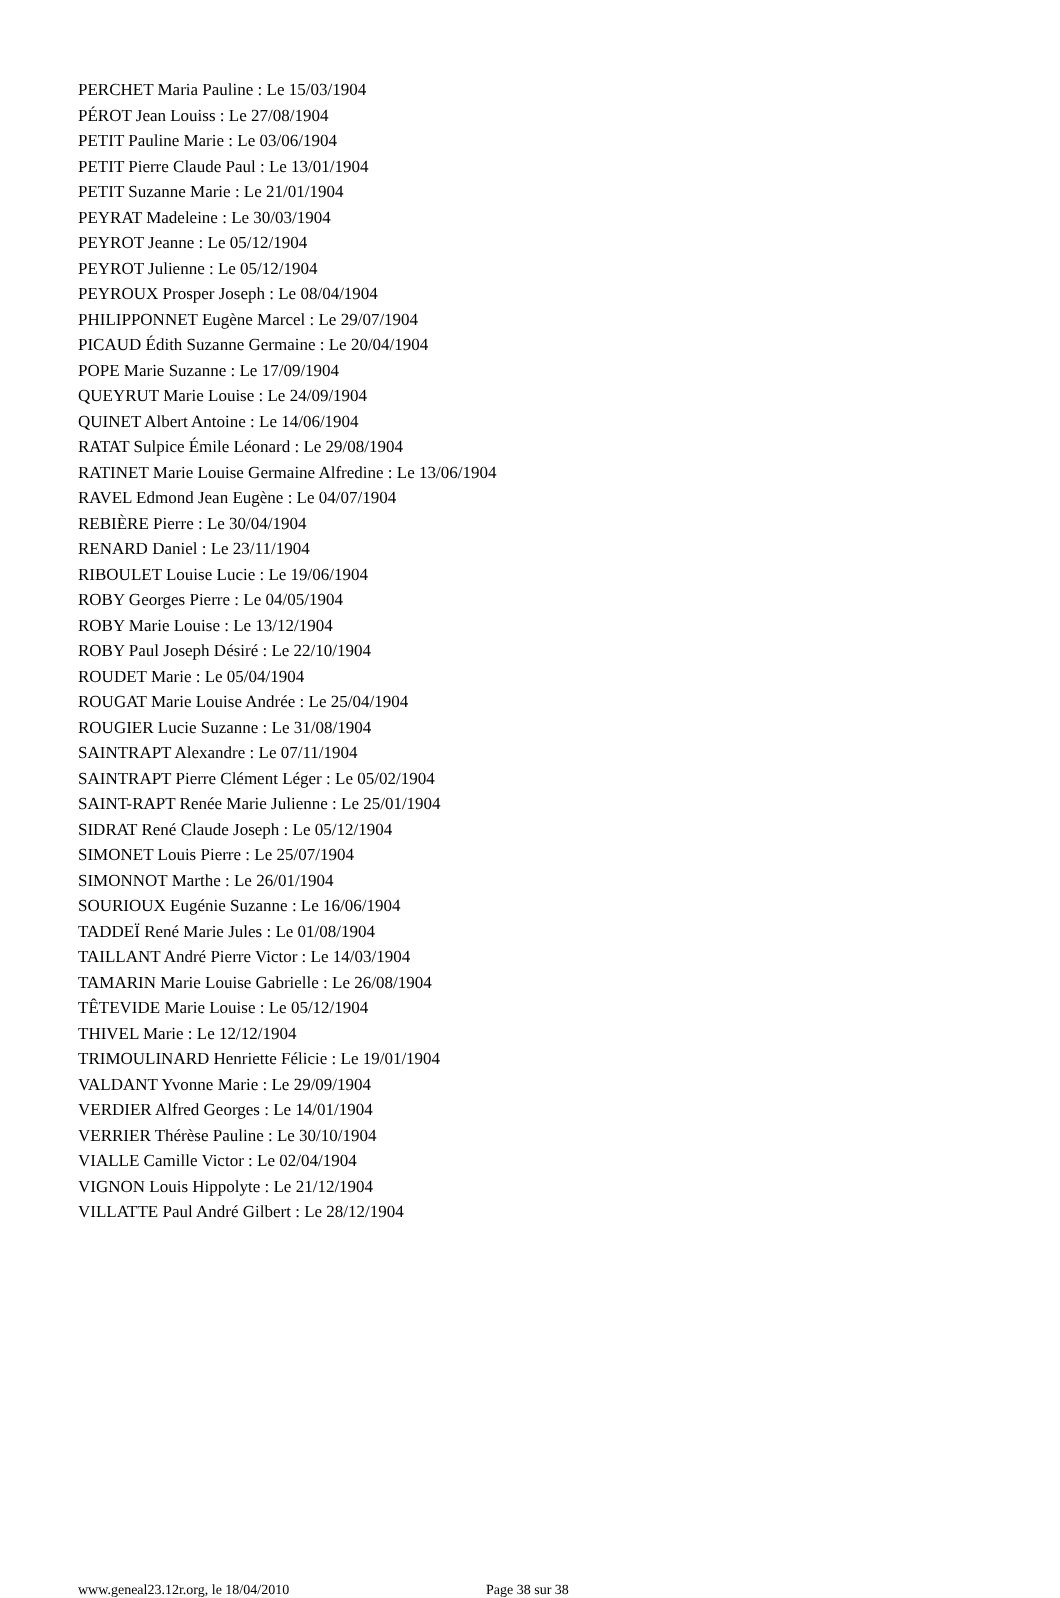PERCHET Maria Pauline : Le 15/03/1904
PÉROT Jean Louiss : Le 27/08/1904
PETIT Pauline Marie : Le 03/06/1904
PETIT Pierre Claude Paul : Le 13/01/1904
PETIT Suzanne Marie : Le 21/01/1904
PEYRAT Madeleine : Le 30/03/1904
PEYROT Jeanne : Le 05/12/1904
PEYROT Julienne : Le 05/12/1904
PEYROUX Prosper Joseph : Le 08/04/1904
PHILIPPONNET Eugène Marcel : Le 29/07/1904
PICAUD Édith Suzanne Germaine : Le 20/04/1904
POPE Marie Suzanne : Le 17/09/1904
QUEYRUT Marie Louise : Le 24/09/1904
QUINET Albert Antoine : Le 14/06/1904
RATAT Sulpice Émile Léonard : Le 29/08/1904
RATINET Marie Louise Germaine Alfredine : Le 13/06/1904
RAVEL Edmond Jean Eugène : Le 04/07/1904
REBIÈRE Pierre : Le 30/04/1904
RENARD Daniel : Le 23/11/1904
RIBOULET Louise Lucie : Le 19/06/1904
ROBY Georges Pierre : Le 04/05/1904
ROBY Marie Louise : Le 13/12/1904
ROBY Paul Joseph Désiré : Le 22/10/1904
ROUDET Marie : Le 05/04/1904
ROUGAT Marie Louise Andrée : Le 25/04/1904
ROUGIER Lucie Suzanne : Le 31/08/1904
SAINTRAPT Alexandre : Le 07/11/1904
SAINTRAPT Pierre Clément Léger : Le 05/02/1904
SAINT-RAPT Renée Marie Julienne : Le 25/01/1904
SIDRAT René Claude Joseph : Le 05/12/1904
SIMONET Louis Pierre : Le 25/07/1904
SIMONNOT Marthe : Le 26/01/1904
SOURIOUX Eugénie Suzanne : Le 16/06/1904
TADDEÏ René Marie Jules : Le 01/08/1904
TAILLANT André Pierre Victor : Le 14/03/1904
TAMARIN Marie Louise Gabrielle : Le 26/08/1904
TÊTEVIDE Marie Louise : Le 05/12/1904
THIVEL Marie : Le 12/12/1904
TRIMOULINARD Henriette Félicie : Le 19/01/1904
VALDANT Yvonne Marie : Le 29/09/1904
VERDIER Alfred Georges : Le 14/01/1904
VERRIER Thérèse Pauline : Le 30/10/1904
VIALLE Camille Victor : Le 02/04/1904
VIGNON Louis Hippolyte : Le 21/12/1904
VILLATTE Paul André Gilbert : Le 28/12/1904
www.geneal23.12r.org, le 18/04/2010 Page 38 sur 38